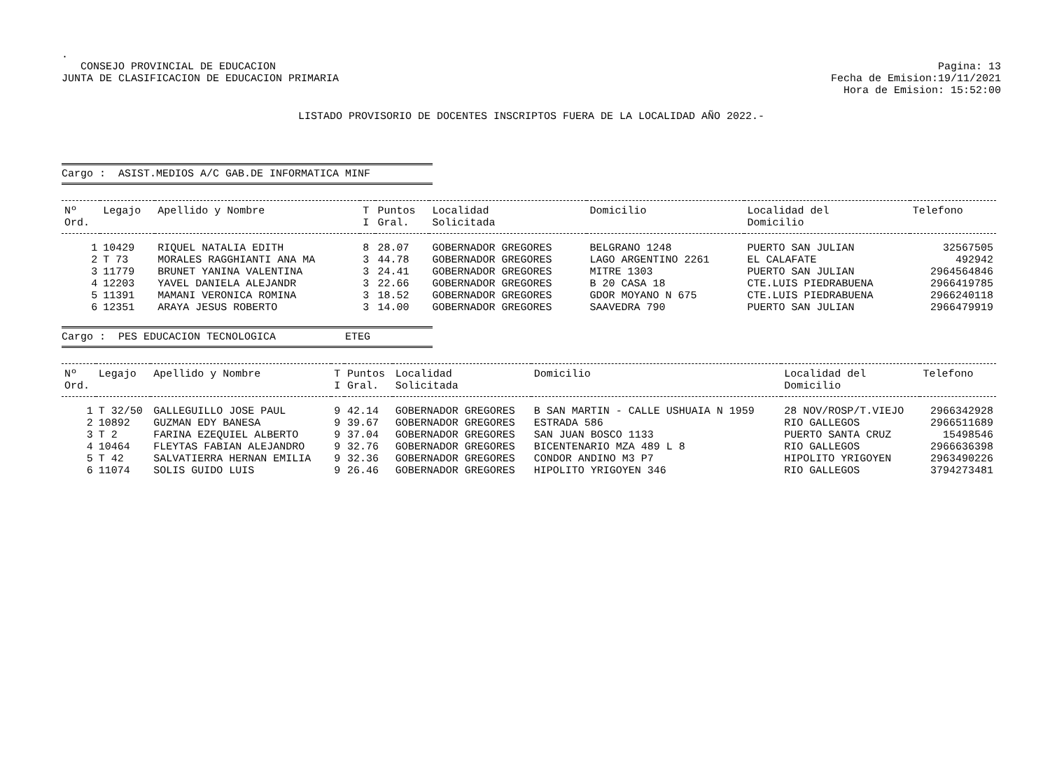.
CONSEJO PROVINCIAL DE EDUCACION
JUNTA DE CLASIFICACION DE EDUCACION PRIMARIA
Pagina: 13
Fecha de Emision:19/11/2021
Hora de Emision: 15:52:00
LISTADO PROVISORIO DE DOCENTES INSCRIPTOS FUERA DE LA LOCALIDAD AÑO 2022.-
Cargo : ASIST.MEDIOS A/C GAB.DE INFORMATICA MINF
| Nº Ord. | Legajo | Apellido y Nombre | T I | Puntos Gral. | Localidad Solicitada | Domicilio | Localidad del Domicilio | Telefono |
| --- | --- | --- | --- | --- | --- | --- | --- | --- |
| 1 | 10429 | RIQUEL NATALIA EDITH | 8 | 28.07 | GOBERNADOR GREGORES | BELGRANO 1248 | PUERTO SAN JULIAN | 32567505 |
| 2 | T 73 | MORALES RAGGHIANTI ANA MA | 3 | 44.78 | GOBERNADOR GREGORES | LAGO ARGENTINO 2261 | EL CALAFATE | 492942 |
| 3 | 11779 | BRUNET YANINA VALENTINA | 3 | 24.41 | GOBERNADOR GREGORES | MITRE 1303 | PUERTO SAN JULIAN | 2964564846 |
| 4 | 12203 | YAVEL DANIELA ALEJANDR | 3 | 22.66 | GOBERNADOR GREGORES | B 20 CASA 18 | CTE.LUIS PIEDRABUENA | 2966419785 |
| 5 | 11391 | MAMANI VERONICA ROMINA | 3 | 18.52 | GOBERNADOR GREGORES | GDOR MOYANO N 675 | CTE.LUIS PIEDRABUENA | 2966240118 |
| 6 | 12351 | ARAYA JESUS ROBERTO | 3 | 14.00 | GOBERNADOR GREGORES | SAAVEDRA 790 | PUERTO SAN JULIAN | 2966479919 |
Cargo : PES EDUCACION TECNOLOGICA ETEG
| Nº Ord. | Legajo | Apellido y Nombre | T I | Puntos Gral. | Localidad Solicitada | Domicilio | Localidad del Domicilio | Telefono |
| --- | --- | --- | --- | --- | --- | --- | --- | --- |
| 1 | T 32/50 | GALLEGUILLO JOSE PAUL | 9 | 42.14 | GOBERNADOR GREGORES | B SAN MARTIN - CALLE USHUAIA N 1959 | 28 NOV/ROSP/T.VIEJO | 2966342928 |
| 2 | 10892 | GUZMAN EDY BANESA | 9 | 39.67 | GOBERNADOR GREGORES | ESTRADA 586 | RIO GALLEGOS | 2966511689 |
| 3 | T 2 | FARINA EZEQUIEL ALBERTO | 9 | 37.04 | GOBERNADOR GREGORES | SAN JUAN BOSCO 1133 | PUERTO SANTA CRUZ | 15498546 |
| 4 | 10464 | FLEYTAS FABIAN ALEJANDRO | 9 | 32.76 | GOBERNADOR GREGORES | BICENTENARIO MZA 489 L 8 | RIO GALLEGOS | 2966636398 |
| 5 | T 42 | SALVATIERRA HERNAN EMILIA | 9 | 32.36 | GOBERNADOR GREGORES | CONDOR ANDINO M3 P7 | HIPOLITO YRIGOYEN | 2963490226 |
| 6 | 11074 | SOLIS GUIDO LUIS | 9 | 26.46 | GOBERNADOR GREGORES | HIPOLITO YRIGOYEN 346 | RIO GALLEGOS | 3794273481 |